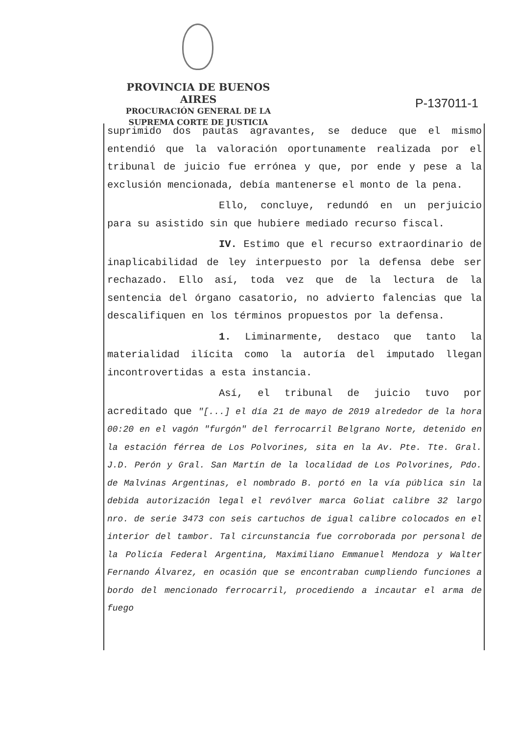PROVINCIA DE BUENOS AIRES
PROCURACIÓN GENERAL DE LA
SUPREMA CORTE DE JUSTICIA
P-137011-1
suprimido dos pautas agravantes, se deduce que el mismo entendió que la valoración oportunamente realizada por el tribunal de juicio fue errónea y que, por ende y pese a la exclusión mencionada, debía mantenerse el monto de la pena.
Ello, concluye, redundó en un perjuicio para su asistido sin que hubiere mediado recurso fiscal.
IV. Estimo que el recurso extraordinario de inaplicabilidad de ley interpuesto por la defensa debe ser rechazado. Ello así, toda vez que de la lectura de la sentencia del órgano casatorio, no advierto falencias que la descalifiquen en los términos propuestos por la defensa.
1. Liminarmente, destaco que tanto la materialidad ilícita como la autoría del imputado llegan incontrovertidas a esta instancia.
Así, el tribunal de juicio tuvo por acreditado que "[...] el día 21 de mayo de 2019 alrededor de la hora 00:20 en el vagón "furgón" del ferrocarril Belgrano Norte, detenido en la estación férrea de Los Polvorines, sita en la Av. Pte. Tte. Gral. J.D. Perón y Gral. San Martín de la localidad de Los Polvorines, Pdo. de Malvinas Argentinas, el nombrado B. portó en la vía pública sin la debida autorización legal el revólver marca Goliat calibre 32 largo nro. de serie 3473 con seis cartuchos de igual calibre colocados en el interior del tambor. Tal circunstancia fue corroborada por personal de la Policía Federal Argentina, Maximiliano Emmanuel Mendoza y Walter Fernando Álvarez, en ocasión que se encontraban cumpliendo funciones a bordo del mencionado ferrocarril, procediendo a incautar el arma de fuego